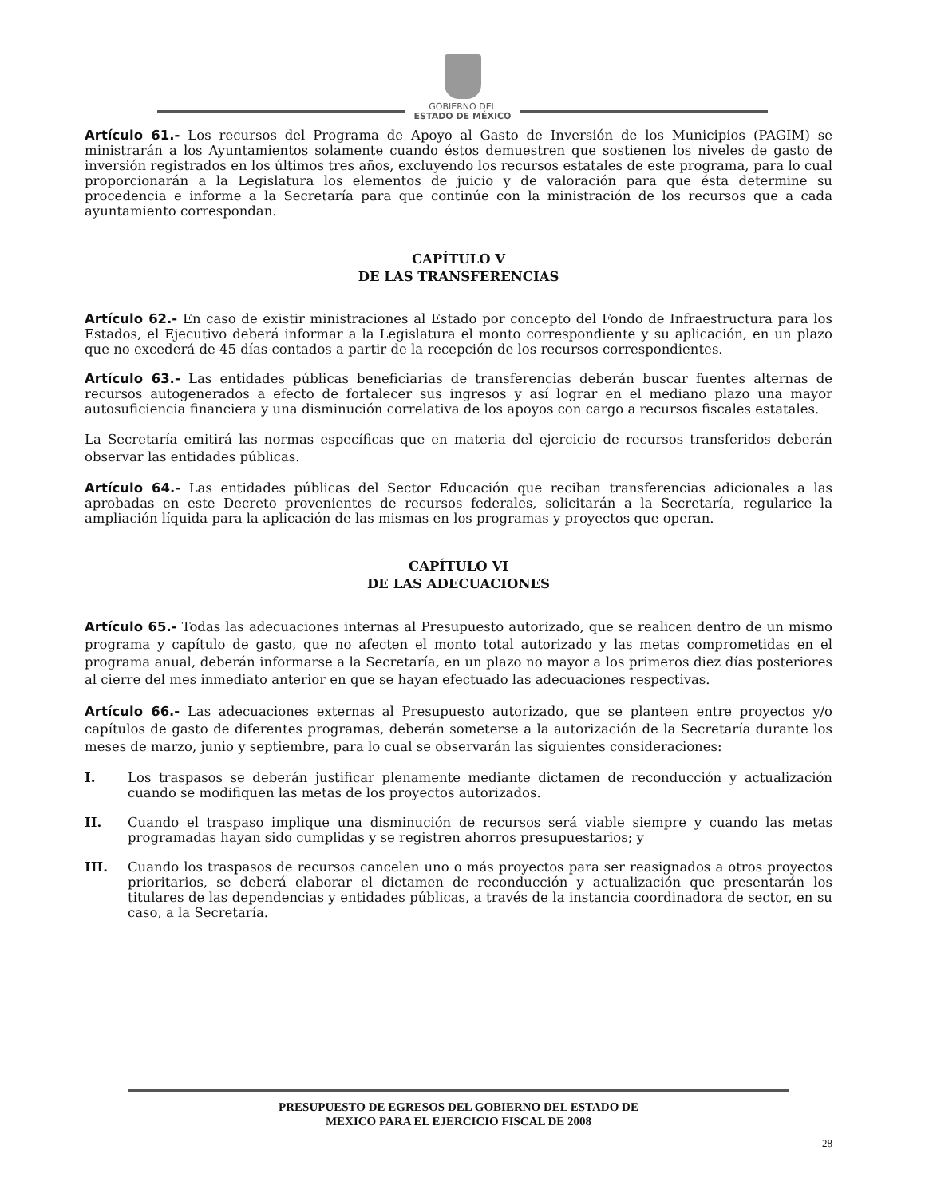GOBIERNO DEL
ESTADO DE MÉXICO
Artículo 61.- Los recursos del Programa de Apoyo al Gasto de Inversión de los Municipios (PAGIM) se ministrarán a los Ayuntamientos solamente cuando éstos demuestren que sostienen los niveles de gasto de inversión registrados en los últimos tres años, excluyendo los recursos estatales de este programa, para lo cual proporcionarán a la Legislatura los elementos de juicio y de valoración para que ésta determine su procedencia e informe a la Secretaría para que continúe con la ministración de los recursos que a cada ayuntamiento correspondan.
CAPÍTULO V
DE LAS TRANSFERENCIAS
Artículo 62.- En caso de existir ministraciones al Estado por concepto del Fondo de Infraestructura para los Estados, el Ejecutivo deberá informar a la Legislatura el monto correspondiente y su aplicación, en un plazo que no excederá de 45 días contados a partir de la recepción de los recursos correspondientes.
Artículo 63.- Las entidades públicas beneficiarias de transferencias deberán buscar fuentes alternas de recursos autogenerados a efecto de fortalecer sus ingresos y así lograr en el mediano plazo una mayor autosuficiencia financiera y una disminución correlativa de los apoyos con cargo a recursos fiscales estatales.
La Secretaría emitirá las normas específicas que en materia del ejercicio de recursos transferidos deberán observar las entidades públicas.
Artículo 64.- Las entidades públicas del Sector Educación que reciban transferencias adicionales a las aprobadas en este Decreto provenientes de recursos federales, solicitarán a la Secretaría, regularice la ampliación líquida para la aplicación de las mismas en los programas y proyectos que operan.
CAPÍTULO VI
DE LAS ADECUACIONES
Artículo 65.- Todas las adecuaciones internas al Presupuesto autorizado, que se realicen dentro de un mismo programa y capítulo de gasto, que no afecten el monto total autorizado y las metas comprometidas en el programa anual, deberán informarse a la Secretaría, en un plazo no mayor a los primeros diez días posteriores al cierre del mes inmediato anterior en que se hayan efectuado las adecuaciones respectivas.
Artículo 66.- Las adecuaciones externas al Presupuesto autorizado, que se planteen entre proyectos y/o capítulos de gasto de diferentes programas, deberán someterse a la autorización de la Secretaría durante los meses de marzo, junio y septiembre, para lo cual se observarán las siguientes consideraciones:
I. Los traspasos se deberán justificar plenamente mediante dictamen de reconducción y actualización cuando se modifiquen las metas de los proyectos autorizados.
II. Cuando el traspaso implique una disminución de recursos será viable siempre y cuando las metas programadas hayan sido cumplidas y se registren ahorros presupuestarios; y
III. Cuando los traspasos de recursos cancelen uno o más proyectos para ser reasignados a otros proyectos prioritarios, se deberá elaborar el dictamen de reconducción y actualización que presentarán los titulares de las dependencias y entidades públicas, a través de la instancia coordinadora de sector, en su caso, a la Secretaría.
PRESUPUESTO DE EGRESOS DEL GOBIERNO DEL ESTADO DE
MEXICO PARA EL EJERCICIO FISCAL DE 2008
28